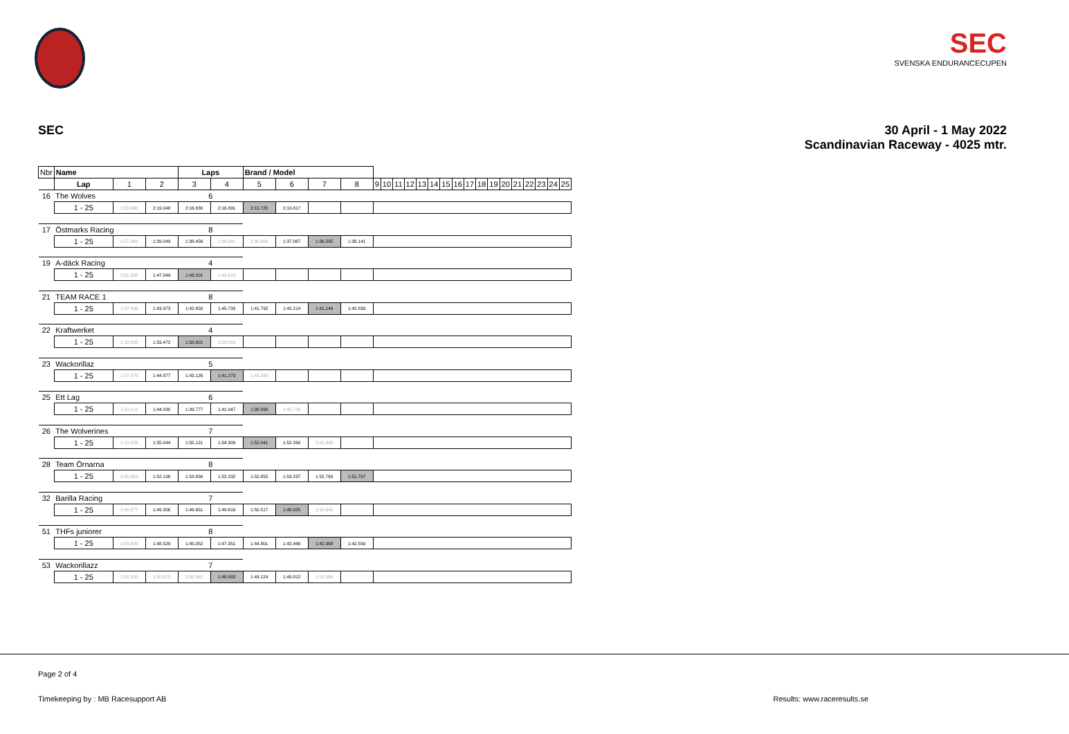SEC
SVENSKA ENDURANCECUPEN
SEC 30 April - 1 May 2022
Scandinavian Raceway - 4025 mtr.
| Nbr | Name | | | Laps | | Brand / Model | | | | | | | | | | | | | | | | | | | | |
| | Lap | 1 | 2 | 3 | 4 | 5 | 6 | 7 | 8 | 9 | 10 | 11 | 12 | 13 | 14 | 15 | 16 | 17 | 18 | 19 | 20 | 21 | 22 | 23 | 24 | 25 |
| 16 | The Wolves | | | 6 | | | | | | | | | | | | | | | | | | | | | | |
| | 1 - 25 | 2:33.666 | 2:19.048 | 2:16.630 | 2:16.891 | 2:13.725 | 2:13.817 | | | | | | | | | | | | | | | | | | | |
| 17 | Östmarks Racing | | | 8 | | | | | | | | | | | | | | | | | | | | | | |
| | 1 - 25 | 1:57.369 | 1:39.049 | 1:38.456 | 1:39.941 | 2:30.666 | 1:37.067 | 1:36.585 | 1:38.141 | | | | | | | | | | | | | | | | | |
| 19 | A-däck Racing | | | 4 | | | | | | | | | | | | | | | | | | | | | | |
| | 1 - 25 | 2:01.592 | 1:47.049 | 1:43.201 | 1:44.813 | | | | | | | | | | | | | | | | | | | | | |
| 21 | TEAM RACE 1 | | | 8 | | | | | | | | | | | | | | | | | | | | | | |
| | 1 - 25 | 1:57.406 | 1:43.973 | 1:42.650 | 1:45.733 | 1:41.792 | 1:42.214 | 1:41.149 | 1:42.839 | | | | | | | | | | | | | | | | | |
| 22 | Kraftwerket | | | 4 | | | | | | | | | | | | | | | | | | | | | | |
| | 1 - 25 | 2:10.833 | 1:59.472 | 1:58.601 | 2:03.893 | | | | | | | | | | | | | | | | | | | | | |
| 23 | Wackorillaz | | | 5 | | | | | | | | | | | | | | | | | | | | | | |
| | 1 - 25 | 1:57.878 | 1:44.877 | 1:43.126 | 1:41.273 | 1:43.380 | | | | | | | | | | | | | | | | | | | | |
| 25 | Ett Lag | | | 6 | | | | | | | | | | | | | | | | | | | | | | |
| | 1 - 25 | 1:50.412 | 1:44.030 | 1:39.777 | 1:41.047 | 1:38.898 | 1:42.739 | | | | | | | | | | | | | | | | | | | |
| 26 | The Wolverines | | | 7 | | | | | | | | | | | | | | | | | | | | | | |
| | 1 - 25 | 2:10.158 | 1:55.044 | 1:55.121 | 1:54.309 | 1:52.041 | 1:52.260 | 2:01.448 | | | | | | | | | | | | | | | | | | |
| 28 | Team Örnarna | | | 8 | | | | | | | | | | | | | | | | | | | | | | |
| | 1 - 25 | 2:05.664 | 1:52.196 | 1:53.656 | 1:52.232 | 1:52.855 | 1:53.237 | 1:52.763 | 1:51.707 | | | | | | | | | | | | | | | | | |
| 32 | Barilla Racing | | | 7 | | | | | | | | | | | | | | | | | | | | | | |
| | 1 - 25 | 2:05.877 | 1:49.356 | 1:49.651 | 1:49.619 | 1:50.517 | 1:48.925 | 1:50.645 | | | | | | | | | | | | | | | | | | |
| 51 | THFs juniorer | | | 8 | | | | | | | | | | | | | | | | | | | | | | |
| | 1 - 25 | 2:03.838 | 1:48.529 | 1:45.052 | 1:47.351 | 1:44.801 | 1:42.466 | 1:42.368 | 1:42.559 | | | | | | | | | | | | | | | | | |
| 53 | Wackorillazz | | | 7 | | | | | | | | | | | | | | | | | | | | | | |
| | 1 - 25 | 1:59.350 | 1:50.673 | 3:50.962 | 1:48.883 | 1:49.124 | 1:49.812 | 1:53.566 | | | | | | | | | | | | | | | | | | |
Page 2 of 4
Timekeeping by : MB Racesupport AB Results: www.raceresults.se